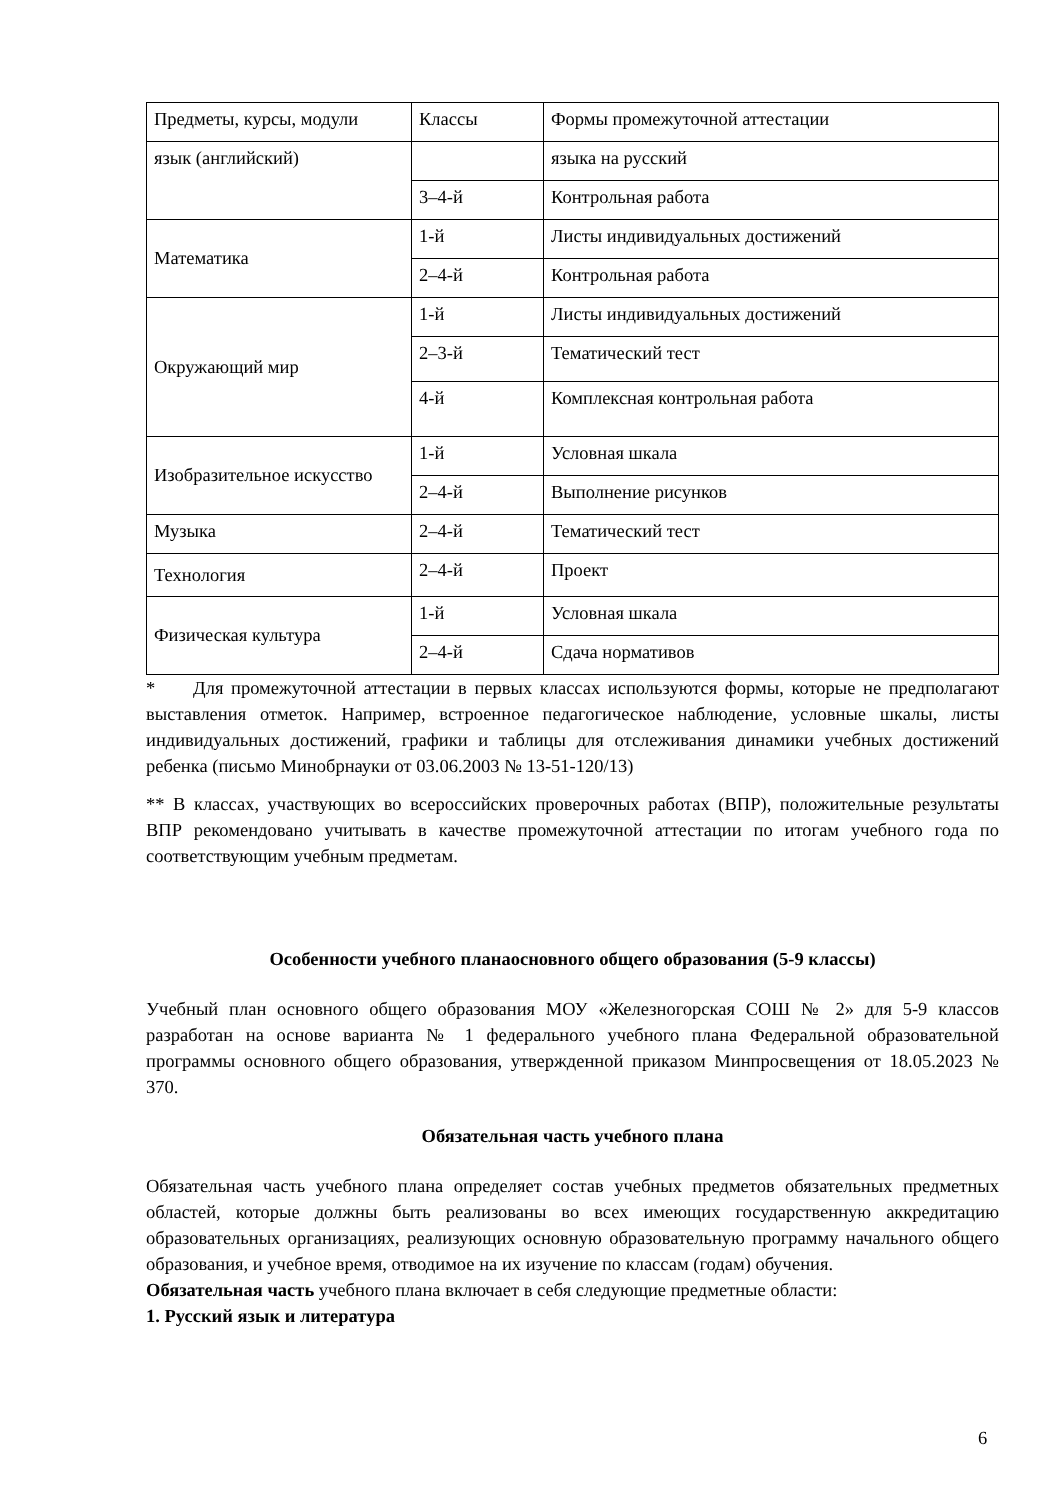| Предметы, курсы, модули | Классы | Формы промежуточной аттестации |
| язык (английский) | | языка на русский |
| | 3–4-й | Контрольная работа |
| Математика | 1-й | Листы индивидуальных достижений |
| | 2–4-й | Контрольная работа |
| Окружающий мир | 1-й | Листы индивидуальных достижений |
| | 2–3-й | Тематический тест |
| | 4-й | Комплексная контрольная работа |
| Изобразительное искусство | 1-й | Условная шкала |
| | 2–4-й | Выполнение рисунков |
| Музыка | 2–4-й | Тематический тест |
| Технология | 2–4-й | Проект |
| Физическая культура | 1-й | Условная шкала |
| | 2–4-й | Сдача нормативов |
* Для промежуточной аттестации в первых классах используются формы, которые не предполагают выставления отметок. Например, встроенное педагогическое наблюдение, условные шкалы, листы индивидуальных достижений, графики и таблицы для отслеживания динамики учебных достижений ребенка (письмо Минобрнауки от 03.06.2003 № 13-51-120/13)
** В классах, участвующих во всероссийских проверочных работах (ВПР), положительные результаты ВПР рекомендовано учитывать в качестве промежуточной аттестации по итогам учебного года по соответствующим учебным предметам.
Особенности учебного планаосновного общего образования (5-9 классы)
Учебный план основного общего образования МОУ «Железногорская СОШ № 2» для 5-9 классов разработан на основе варианта № 1 федерального учебного плана Федеральной образовательной программы основного общего образования, утвержденной приказом Минпросвещения от 18.05.2023 № 370.
Обязательная часть учебного плана
Обязательная часть учебного плана определяет состав учебных предметов обязательных предметных областей, которые должны быть реализованы во всех имеющих государственную аккредитацию образовательных организациях, реализующих основную образовательную программу начального общего образования, и учебное время, отводимое на их изучение по классам (годам) обучения.
Обязательная часть учебного плана включает в себя следующие предметные области:
1. Русский язык и литература
6